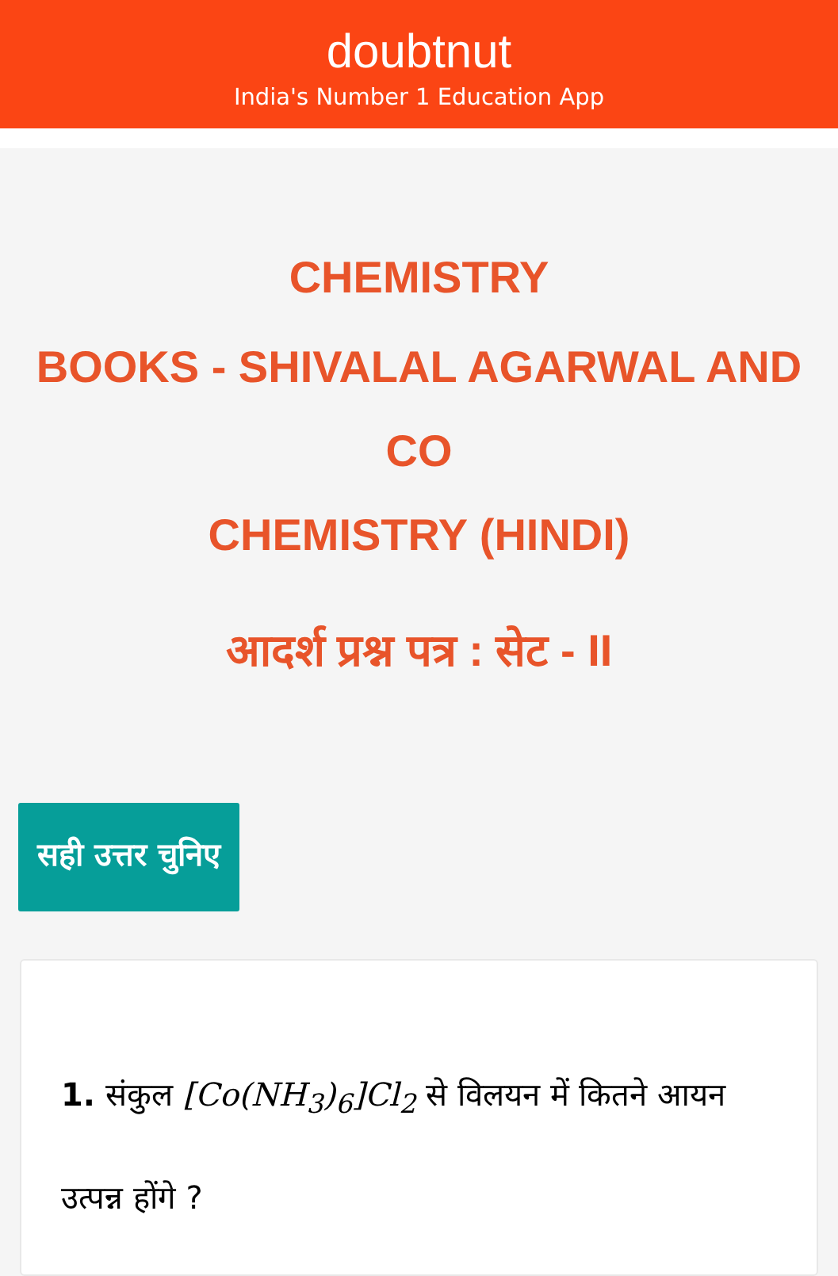doubtnut
India's Number 1 Education App
CHEMISTRY
BOOKS - SHIVALAL AGARWAL AND CO
CHEMISTRY (HINDI)
आदर्श प्रश्न पत्र : सेट - II
सही उत्तर चुनिए
1. संकुल [Co(NH<sub>3</sub>)<sub>6</sub>]Cl<sub>2</sub> से विलयन में कितने आयन उत्पन्न होंगे ?